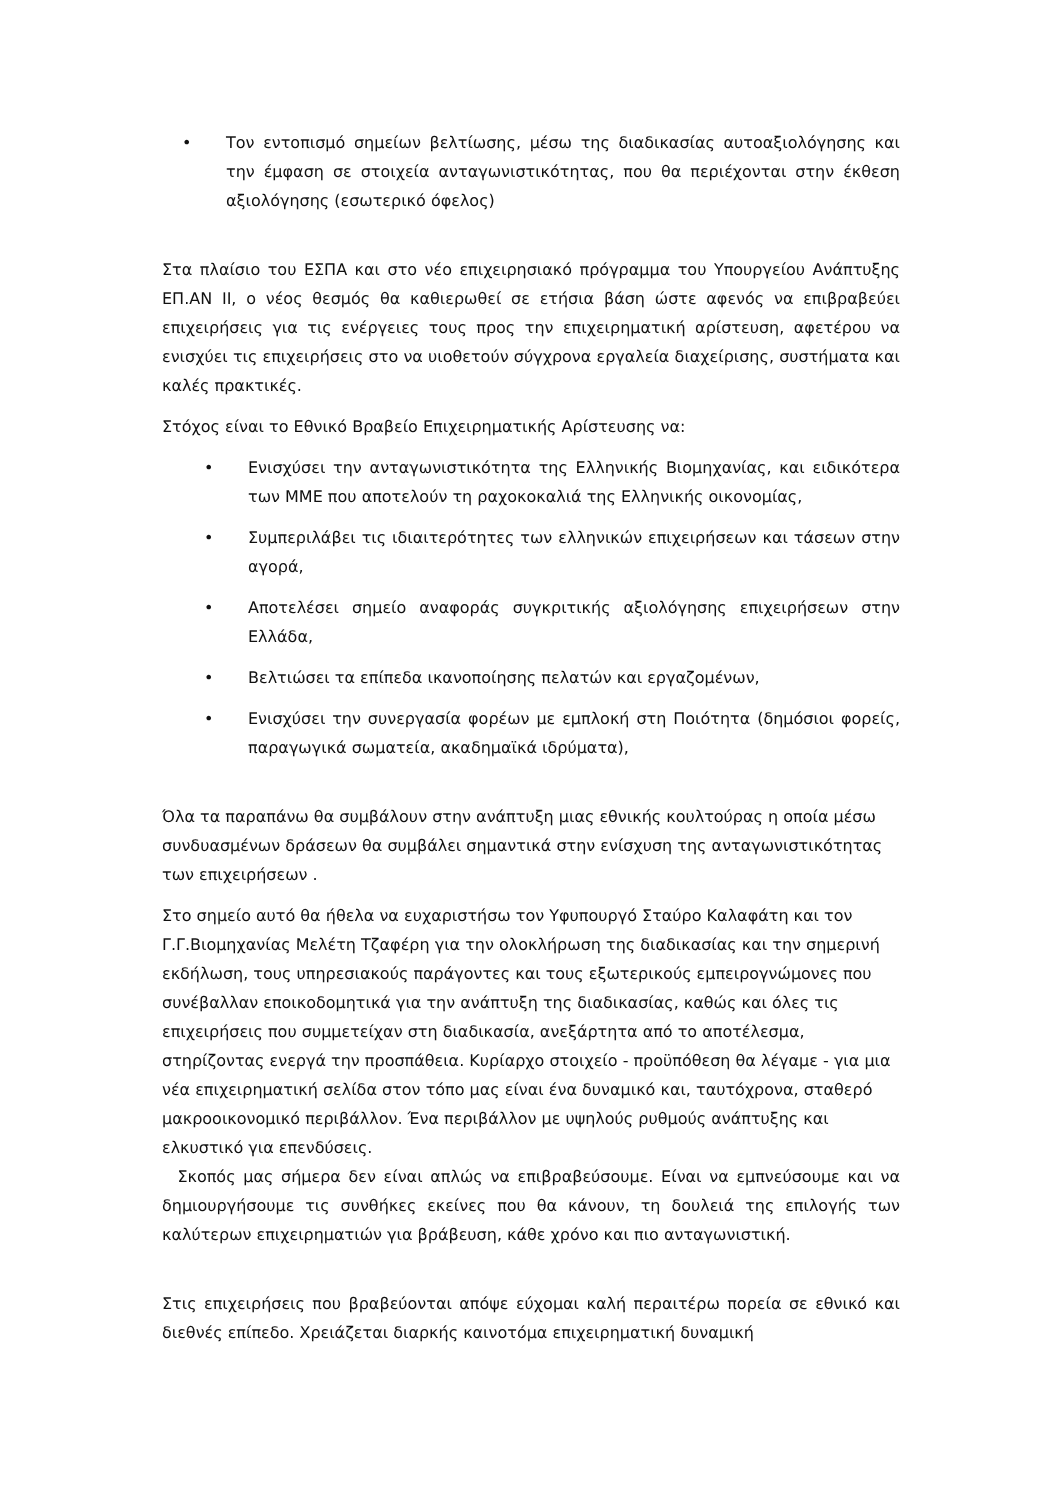• Τον εντοπισμό σημείων βελτίωσης, μέσω της διαδικασίας αυτοαξιολόγησης και την έμφαση σε στοιχεία ανταγωνιστικότητας, που θα περιέχονται στην έκθεση αξιολόγησης (εσωτερικό όφελος)
Στα πλαίσιο του ΕΣΠΑ και στο νέο επιχειρησιακό πρόγραμμα του Υπουργείου Ανάπτυξης ΕΠ.ΑΝ ΙΙ, ο νέος θεσμός θα καθιερωθεί σε ετήσια βάση ώστε αφενός να επιβραβεύει επιχειρήσεις για τις ενέργειες τους προς την επιχειρηματική αρίστευση, αφετέρου να ενισχύει τις επιχειρήσεις στο να υιοθετούν σύγχρονα εργαλεία διαχείρισης, συστήματα και καλές πρακτικές.
Στόχος είναι το Εθνικό Βραβείο Επιχειρηματικής Αρίστευσης να:
• Ενισχύσει την ανταγωνιστικότητα της Ελληνικής Βιομηχανίας, και ειδικότερα των ΜΜΕ που αποτελούν τη ραχοκοκαλιά της Ελληνικής οικονομίας,
• Συμπεριλάβει τις ιδιαιτερότητες των ελληνικών επιχειρήσεων και τάσεων στην αγορά,
• Αποτελέσει σημείο αναφοράς συγκριτικής αξιολόγησης επιχειρήσεων στην Ελλάδα,
• Βελτιώσει τα επίπεδα ικανοποίησης πελατών και εργαζομένων,
• Ενισχύσει την συνεργασία φορέων με εμπλοκή στη Ποιότητα (δημόσιοι φορείς, παραγωγικά σωματεία, ακαδημαϊκά ιδρύματα),
Όλα τα παραπάνω θα συμβάλουν στην ανάπτυξη μιας εθνικής κουλτούρας η οποία μέσω συνδυασμένων δράσεων θα συμβάλει σημαντικά στην ενίσχυση της ανταγωνιστικότητας των επιχειρήσεων .
Στο σημείο αυτό θα ήθελα να ευχαριστήσω τον Υφυπουργό Σταύρο Καλαφάτη και τον Γ.Γ.Βιομηχανίας Μελέτη Τζαφέρη για την ολοκλήρωση της διαδικασίας και την σημερινή εκδήλωση, τους υπηρεσιακούς παράγοντες και τους εξωτερικούς εμπειρογνώμονες που συνέβαλλαν εποικοδομητικά για την ανάπτυξη της διαδικασίας, καθώς και όλες τις επιχειρήσεις που συμμετείχαν στη διαδικασία, ανεξάρτητα από το αποτέλεσμα, στηρίζοντας ενεργά την προσπάθεια. Κυρίαρχο στοιχείο - προϋπόθεση θα λέγαμε - για μια νέα επιχειρηματική σελίδα στον τόπο μας είναι ένα δυναμικό και, ταυτόχρονα, σταθερό μακροοικονομικό περιβάλλον. Ένα περιβάλλον με υψηλούς ρυθμούς ανάπτυξης και ελκυστικό για επενδύσεις.
Σκοπός μας σήμερα δεν είναι απλώς να επιβραβεύσουμε. Είναι να εμπνεύσουμε και να δημιουργήσουμε τις συνθήκες εκείνες που θα κάνουν, τη δουλειά της επιλογής των καλύτερων επιχειρηματιών για βράβευση, κάθε χρόνο και πιο ανταγωνιστική.
Στις επιχειρήσεις που βραβεύονται απόψε εύχομαι καλή περαιτέρω πορεία σε εθνικό και διεθνές επίπεδο. Χρειάζεται διαρκής καινοτόμα επιχειρηματική δυναμική